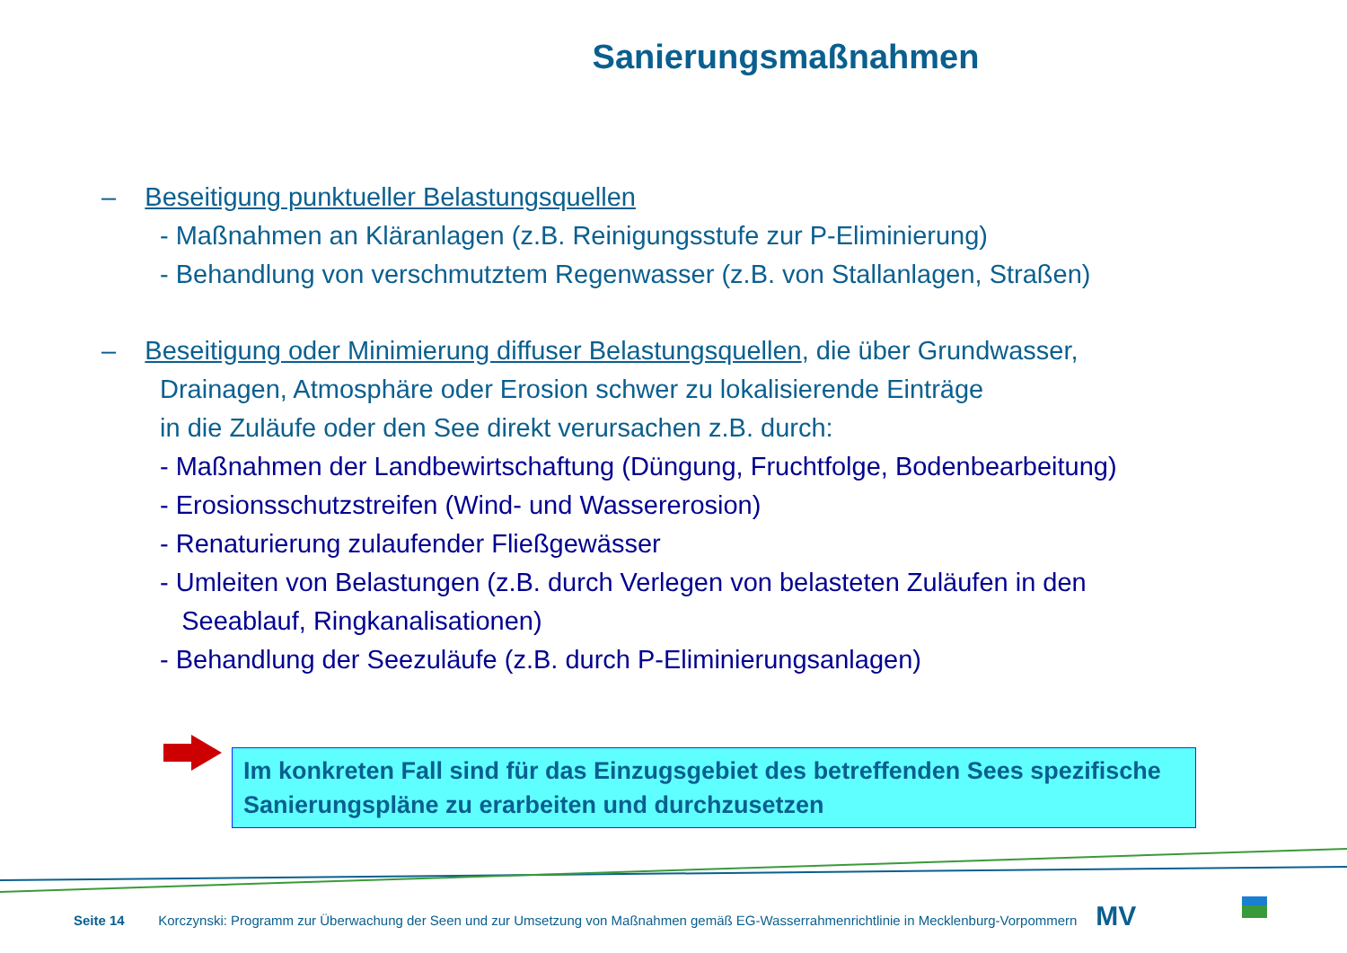Sanierungsmaßnahmen
– Beseitigung punktueller Belastungsquellen
- Maßnahmen an Kläranlagen (z.B. Reinigungsstufe zur P-Eliminierung)
- Behandlung von verschmutztem Regenwasser (z.B. von Stallanlagen, Straßen)
– Beseitigung oder Minimierung diffuser Belastungsquellen, die über Grundwasser,
Drainagen, Atmosphäre oder Erosion schwer zu lokalisierende Einträge
in die Zuläufe oder den See direkt verursachen z.B. durch:
- Maßnahmen der Landbewirtschaftung (Düngung, Fruchtfolge, Bodenbearbeitung)
- Erosionsschutzstreifen (Wind- und Wassererosion)
- Renaturierung zulaufender Fließgewässer
- Umleiten von Belastungen (z.B. durch Verlegen von belasteten Zuläufen in den
Seeablauf, Ringkanalisationen)
- Behandlung der Seezuläufe (z.B. durch P-Eliminierungsanlagen)
Im konkreten Fall sind für das Einzugsgebiet des betreffenden Sees spezifische Sanierungspläne zu erarbeiten und durchzusetzen
Seite 14 Korczynski: Programm zur Überwachung der Seen und zur Umsetzung von Maßnahmen gemäß EG-Wasserrahmenrichtlinie in Mecklenburg-Vorpommern MV